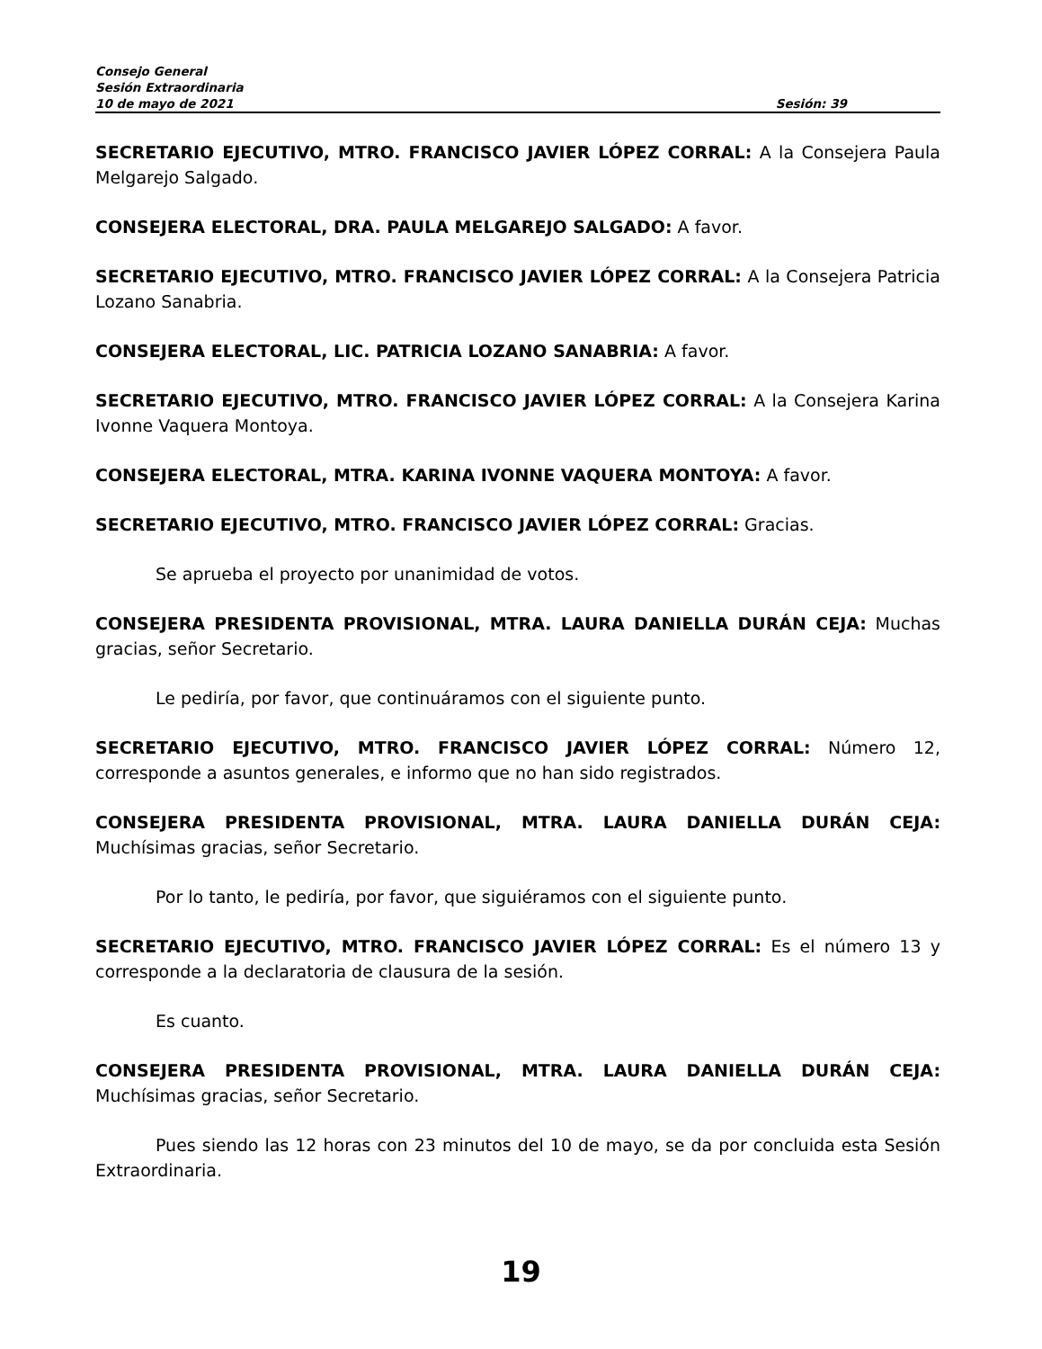Consejo General
Sesión Extraordinaria
10 de mayo de 2021 Sesión: 39
SECRETARIO EJECUTIVO, MTRO. FRANCISCO JAVIER LÓPEZ CORRAL: A la Consejera Paula Melgarejo Salgado.
CONSEJERA ELECTORAL, DRA. PAULA MELGAREJO SALGADO: A favor.
SECRETARIO EJECUTIVO, MTRO. FRANCISCO JAVIER LÓPEZ CORRAL: A la Consejera Patricia Lozano Sanabria.
CONSEJERA ELECTORAL, LIC. PATRICIA LOZANO SANABRIA: A favor.
SECRETARIO EJECUTIVO, MTRO. FRANCISCO JAVIER LÓPEZ CORRAL: A la Consejera Karina Ivonne Vaquera Montoya.
CONSEJERA ELECTORAL, MTRA. KARINA IVONNE VAQUERA MONTOYA: A favor.
SECRETARIO EJECUTIVO, MTRO. FRANCISCO JAVIER LÓPEZ CORRAL: Gracias.
Se aprueba el proyecto por unanimidad de votos.
CONSEJERA PRESIDENTA PROVISIONAL, MTRA. LAURA DANIELLA DURÁN CEJA: Muchas gracias, señor Secretario.
Le pediría, por favor, que continuáramos con el siguiente punto.
SECRETARIO EJECUTIVO, MTRO. FRANCISCO JAVIER LÓPEZ CORRAL: Número 12, corresponde a asuntos generales, e informo que no han sido registrados.
CONSEJERA PRESIDENTA PROVISIONAL, MTRA. LAURA DANIELLA DURÁN CEJA: Muchísimas gracias, señor Secretario.
Por lo tanto, le pediría, por favor, que siguiéramos con el siguiente punto.
SECRETARIO EJECUTIVO, MTRO. FRANCISCO JAVIER LÓPEZ CORRAL: Es el número 13 y corresponde a la declaratoria de clausura de la sesión.
Es cuanto.
CONSEJERA PRESIDENTA PROVISIONAL, MTRA. LAURA DANIELLA DURÁN CEJA: Muchísimas gracias, señor Secretario.
Pues siendo las 12 horas con 23 minutos del 10 de mayo, se da por concluida esta Sesión Extraordinaria.
19